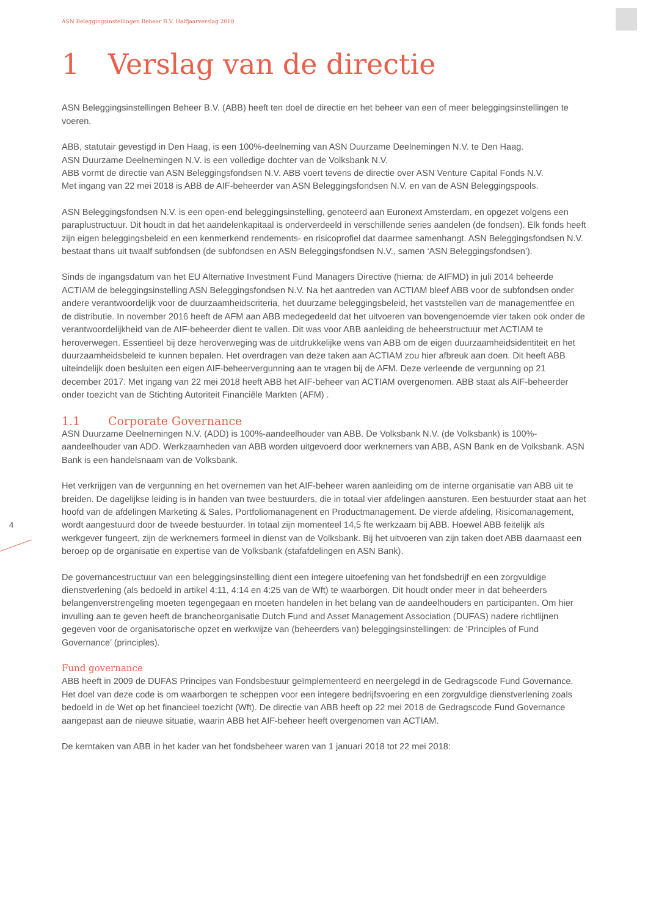ASN Beleggingsinstellingen Beheer B.V. Halfjaarverslag 2018
4
1 Verslag van de directie
ASN Beleggingsinstellingen Beheer B.V. (ABB) heeft ten doel de directie en het beheer van een of meer beleggingsinstellingen te voeren.
ABB, statutair gevestigd in Den Haag, is een 100%-deelneming van ASN Duurzame Deelnemingen N.V. te Den Haag.
ASN Duurzame Deelnemingen N.V. is een volledige dochter van de Volksbank N.V.
ABB vormt de directie van ASN Beleggingsfondsen N.V. ABB voert tevens de directie over ASN Venture Capital Fonds N.V.
Met ingang van 22 mei 2018 is ABB de AIF-beheerder van ASN Beleggingsfondsen N.V. en van de ASN Beleggingspools.
ASN Beleggingsfondsen N.V. is een open-end beleggingsinstelling, genoteerd aan Euronext Amsterdam, en opgezet volgens een paraplustructuur. Dit houdt in dat het aandelenkapitaal is onderverdeeld in verschillende series aandelen (de fondsen). Elk fonds heeft zijn eigen beleggingsbeleid en een kenmerkend rendements- en risicoprofiel dat daarmee samenhangt. ASN Beleggingsfondsen N.V. bestaat thans uit twaalf subfondsen (de subfondsen en ASN Beleggingsfondsen N.V., samen ‘ASN Beleggingsfondsen’).
Sinds de ingangsdatum van het EU Alternative Investment Fund Managers Directive (hierna: de AIFMD) in juli 2014 beheerde ACTIAM de beleggingsinstelling ASN Beleggingsfondsen N.V. Na het aantreden van ACTIAM bleef ABB voor de subfondsen onder andere verantwoordelijk voor de duurzaamheidscriteria, het duurzame beleggingsbeleid, het vaststellen van de managementfee en de distributie. In november 2016 heeft de AFM aan ABB medegedeeld dat het uitvoeren van bovengenoemde vier taken ook onder de verantwoordelijkheid van de AIF-beheerder dient te vallen. Dit was voor ABB aanleiding de beheerstructuur met ACTIAM te heroverwegen. Essentieel bij deze heroverweging was de uitdrukkelijke wens van ABB om de eigen duurzaamheidsidentiteit en het duurzaamheidsbeleid te kunnen bepalen. Het overdragen van deze taken aan ACTIAM zou hier afbreuk aan doen. Dit heeft ABB uiteindelijk doen besluiten een eigen AIF-beheervergunning aan te vragen bij de AFM. Deze verleende de vergunning op 21 december 2017. Met ingang van 22 mei 2018 heeft ABB het AIF-beheer van ACTIAM overgenomen. ABB staat als AIF-beheerder onder toezicht van de Stichting Autoriteit Financiële Markten (AFM) .
1.1 Corporate Governance
ASN Duurzame Deelnemingen N.V. (ADD) is 100%-aandeelhouder van ABB. De Volksbank N.V. (de Volksbank) is 100%-aandeelhouder van ADD. Werkzaamheden van ABB worden uitgevoerd door werknemers van ABB, ASN Bank en de Volksbank. ASN Bank is een handelsnaam van de Volksbank.
Het verkrijgen van de vergunning en het overnemen van het AIF-beheer waren aanleiding om de interne organisatie van ABB uit te breiden. De dagelijkse leiding is in handen van twee bestuurders, die in totaal vier afdelingen aansturen. Een bestuurder staat aan het hoofd van de afdelingen Marketing & Sales, Portfoliomanagenent en Productmanagement. De vierde afdeling, Risicomanagement, wordt aangestuurd door de tweede bestuurder. In totaal zijn momenteel 14,5 fte werkzaam bij ABB. Hoewel ABB feitelijk als werkgever fungeert, zijn de werknemers formeel in dienst van de Volksbank. Bij het uitvoeren van zijn taken doet ABB daarnaast een beroep op de organisatie en expertise van de Volksbank (stafafdelingen en ASN Bank).
De governancestructuur van een beleggingsinstelling dient een integere uitoefening van het fondsbedrijf en een zorgvuldige dienstverlening (als bedoeld in artikel 4:11, 4:14 en 4:25 van de Wft) te waarborgen. Dit houdt onder meer in dat beheerders belangenverstrengeling moeten tegengegaan en moeten handelen in het belang van de aandeelhouders en participanten. Om hier invulling aan te geven heeft de brancheorganisatie Dutch Fund and Asset Management Association (DUFAS) nadere richtlijnen gegeven voor de organisatorische opzet en werkwijze van (beheerders van) beleggingsinstellingen: de ‘Principles of Fund Governance’ (principles).
Fund governance
ABB heeft in 2009 de DUFAS Principes van Fondsbestuur geïmplementeerd en neergelegd in de Gedragscode Fund Governance. Het doel van deze code is om waarborgen te scheppen voor een integere bedrijfsvoering en een zorgvuldige dienstverlening zoals bedoeld in de Wet op het financieel toezicht (Wft). De directie van ABB heeft op 22 mei 2018 de Gedragscode Fund Governance aangepast aan de nieuwe situatie, waarin ABB het AIF-beheer heeft overgenomen van ACTIAM.
De kerntaken van ABB in het kader van het fondsbeheer waren van 1 januari 2018 tot 22 mei 2018: